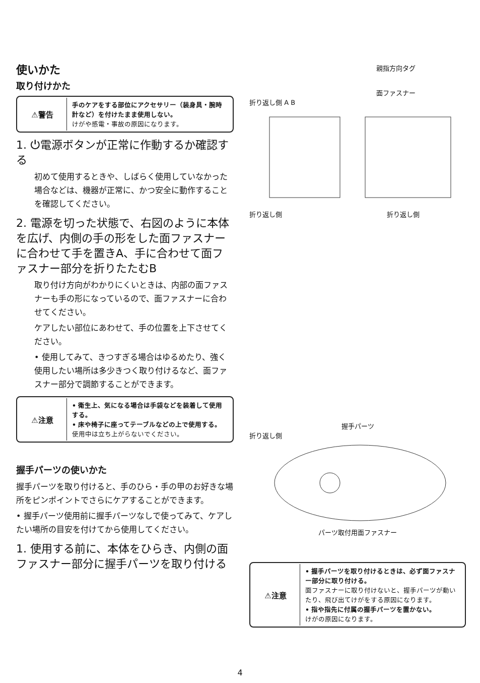使いかた
取り付けかた
| ⚠警告 | 手のケアをする部位にアクセサリー（装身具・腕時計など）を付けたまま使用しない。 けがや感電・事故の原因になります。 |
1. ⏻電源ボタンが正常に作動するか確認する
初めて使用するときや、しばらく使用していなかった場合などは、機器が正常に、かつ安全に動作することを確認してください。
2. 電源を切った状態で、右図のように本体を広げ、内側の手の形をした面ファスナーに合わせて手を置きA、手に合わせて面ファスナー部分を折りたたむB
取り付け方向がわかりにくいときは、内部の面ファスナーも手の形になっているので、面ファスナーに合わせてください。
ケアしたい部位にあわせて、手の位置を上下させてください。
• 使用してみて、きつすぎる場合はゆるめたり、強く使用したい場所は多少きつく取り付けるなど、面ファスナー部分で調節することができます。
| ⚠注意 | • 衛生上、気になる場合は手袋などを装着して使用する。 • 床や椅子に座ってテーブルなどの上で使用する。 使用中は立ち上がらないでください。 |
握手パーツの使いかた
握手パーツを取り付けると、手のひら・手の甲のお好きな場所をピンポイントでさらにケアすることができます。
• 握手パーツ使用前に握手パーツなしで使ってみて、ケアしたい場所の目安を付けてから使用してください。
1. 使用する前に、本体をひらき、内側の面ファスナー部分に握手パーツを取り付ける
親指方向タグ
面ファスナー
折り返し側 A B
折り返し側　　　　　　　　　　　　　　　　折り返し側
握手パーツ
折り返し側
パーツ取付用面ファスナー
| ⚠注意 | • 握手パーツを取り付けるときは、必ず面ファスナー部分に取り付ける。 面ファスナーに取り付けないと、握手パーツが動いたり、飛び出てけがをする原因になります。 • 指や指先に付属の握手パーツを置かない。 けがの原因になります。 |
4